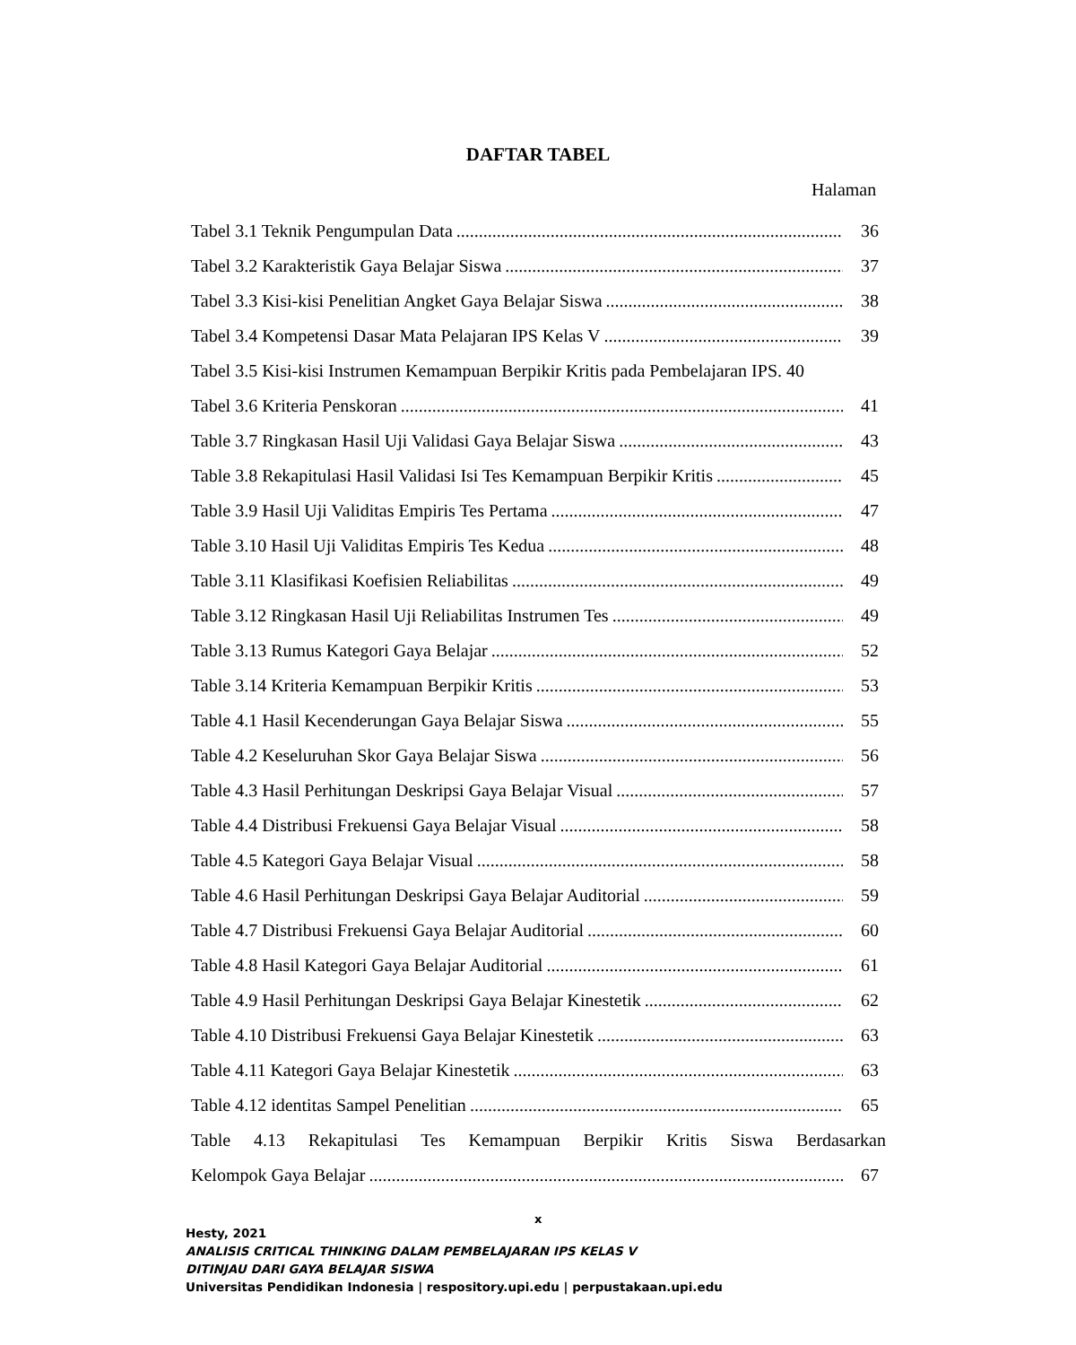DAFTAR TABEL
Halaman
Tabel 3.1 Teknik Pengumpulan Data 36
Tabel 3.2 Karakteristik Gaya Belajar Siswa 37
Tabel 3.3 Kisi-kisi Penelitian Angket Gaya Belajar Siswa 38
Tabel 3.4 Kompetensi Dasar Mata Pelajaran IPS Kelas V 39
Tabel 3.5 Kisi-kisi Instrumen Kemampuan Berpikir Kritis pada Pembelajaran IPS. 40
Tabel 3.6 Kriteria Penskoran 41
Table 3.7 Ringkasan Hasil Uji Validasi Gaya Belajar Siswa 43
Table 3.8 Rekapitulasi Hasil Validasi Isi Tes Kemampuan Berpikir Kritis 45
Table 3.9 Hasil Uji Validitas Empiris Tes Pertama 47
Table 3.10 Hasil Uji Validitas Empiris Tes Kedua 48
Table 3.11 Klasifikasi Koefisien Reliabilitas 49
Table 3.12 Ringkasan Hasil Uji Reliabilitas Instrumen Tes 49
Table 3.13 Rumus Kategori Gaya Belajar 52
Table 3.14 Kriteria Kemampuan Berpikir Kritis 53
Table 4.1 Hasil Kecenderungan Gaya Belajar Siswa 55
Table 4.2 Keseluruhan Skor Gaya Belajar Siswa 56
Table 4.3 Hasil Perhitungan Deskripsi Gaya Belajar Visual 57
Table 4.4 Distribusi Frekuensi Gaya Belajar Visual 58
Table 4.5 Kategori Gaya Belajar Visual 58
Table 4.6 Hasil Perhitungan Deskripsi Gaya Belajar Auditorial 59
Table 4.7 Distribusi Frekuensi Gaya Belajar Auditorial 60
Table 4.8 Hasil Kategori Gaya Belajar Auditorial 61
Table 4.9 Hasil Perhitungan Deskripsi Gaya Belajar Kinestetik 62
Table 4.10 Distribusi Frekuensi Gaya Belajar Kinestetik 63
Table 4.11 Kategori Gaya Belajar Kinestetik 63
Table 4.12 identitas Sampel Penelitian 65
Table 4.13 Rekapitulasi Tes Kemampuan Berpikir Kritis Siswa Berdasarkan
Kelompok Gaya Belajar 67
x
Hesty, 2021
ANALISIS CRITICAL THINKING DALAM PEMBELAJARAN IPS KELAS V
DITINJAU DARI GAYA BELAJAR SISWA
Universitas Pendidikan Indonesia | respository.upi.edu | perpustakaan.upi.edu